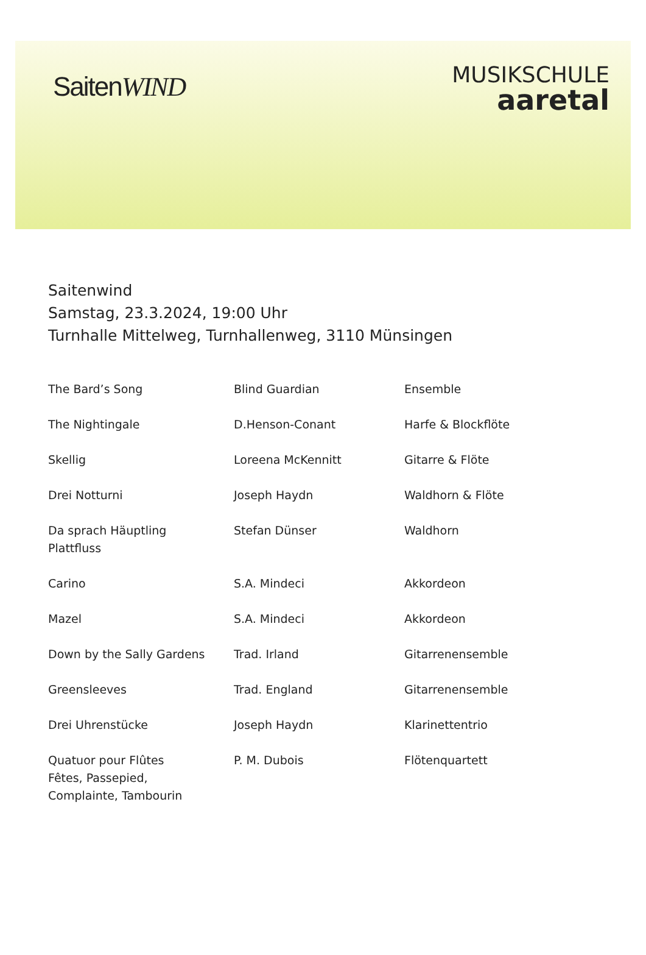SaitenWIND
MUSIKSCHULE
aaretal
Saitenwind
Samstag, 23.3.2024, 19:00 Uhr
Turnhalle Mittelweg, Turnhallenweg, 3110 Münsingen
| The Bard’s Song | Blind Guardian | Ensemble |
| The Nightingale | D.Henson-Conant | Harfe & Blockflöte |
| Skellig | Loreena McKennitt | Gitarre & Flöte |
| Drei Notturni | Joseph Haydn | Waldhorn & Flöte |
| Da sprach Häuptling Plattfluss | Stefan Dünser | Waldhorn |
| Carino | S.A. Mindeci | Akkordeon |
| Mazel | S.A. Mindeci | Akkordeon |
| Down by the Sally Gardens | Trad. Irland | Gitarrenensemble |
| Greensleeves | Trad. England | Gitarrenensemble |
| Drei Uhrenstücke | Joseph Haydn | Klarinettentrio |
| Quatuor pour Flûtes Fêtes, Passepied, Complainte, Tambourin | P. M. Dubois | Flötenquartett |